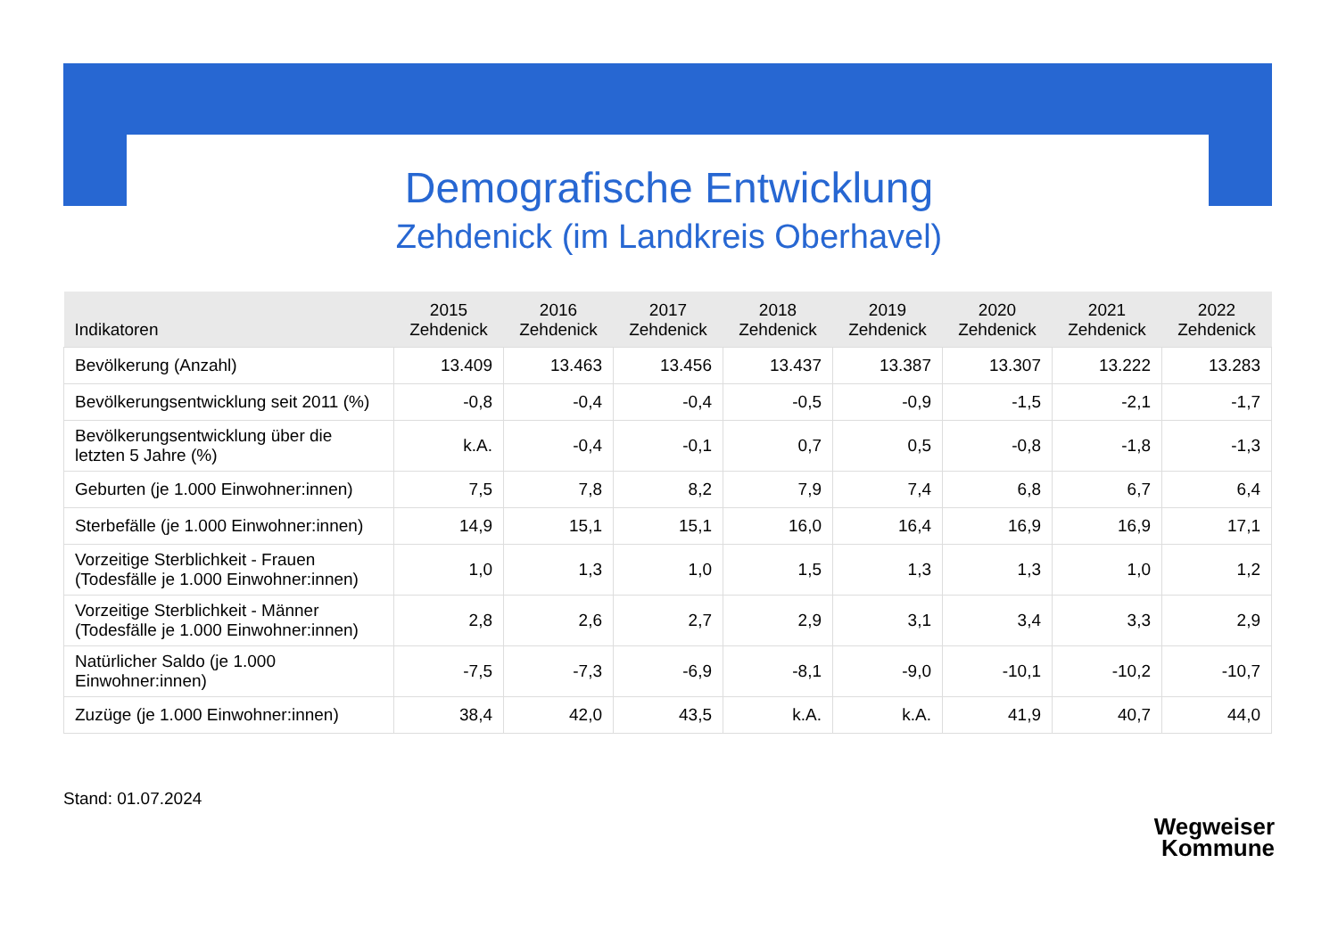Demografische Entwicklung
Zehdenick (im Landkreis Oberhavel)
| Indikatoren | 2015 Zehdenick | 2016 Zehdenick | 2017 Zehdenick | 2018 Zehdenick | 2019 Zehdenick | 2020 Zehdenick | 2021 Zehdenick | 2022 Zehdenick |
| --- | --- | --- | --- | --- | --- | --- | --- | --- |
| Bevölkerung (Anzahl) | 13.409 | 13.463 | 13.456 | 13.437 | 13.387 | 13.307 | 13.222 | 13.283 |
| Bevölkerungsentwicklung seit 2011 (%) | -0,8 | -0,4 | -0,4 | -0,5 | -0,9 | -1,5 | -2,1 | -1,7 |
| Bevölkerungsentwicklung über die letzten 5 Jahre (%) | k.A. | -0,4 | -0,1 | 0,7 | 0,5 | -0,8 | -1,8 | -1,3 |
| Geburten (je 1.000 Einwohner:innen) | 7,5 | 7,8 | 8,2 | 7,9 | 7,4 | 6,8 | 6,7 | 6,4 |
| Sterbefälle (je 1.000 Einwohner:innen) | 14,9 | 15,1 | 15,1 | 16,0 | 16,4 | 16,9 | 16,9 | 17,1 |
| Vorzeitige Sterblichkeit - Frauen (Todesfälle je 1.000 Einwohner:innen) | 1,0 | 1,3 | 1,0 | 1,5 | 1,3 | 1,3 | 1,0 | 1,2 |
| Vorzeitige Sterblichkeit - Männer (Todesfälle je 1.000 Einwohner:innen) | 2,8 | 2,6 | 2,7 | 2,9 | 3,1 | 3,4 | 3,3 | 2,9 |
| Natürlicher Saldo (je 1.000 Einwohner:innen) | -7,5 | -7,3 | -6,9 | -8,1 | -9,0 | -10,1 | -10,2 | -10,7 |
| Zuzüge (je 1.000 Einwohner:innen) | 38,4 | 42,0 | 43,5 | k.A. | k.A. | 41,9 | 40,7 | 44,0 |
Stand: 01.07.2024
Wegweiser
Kommune